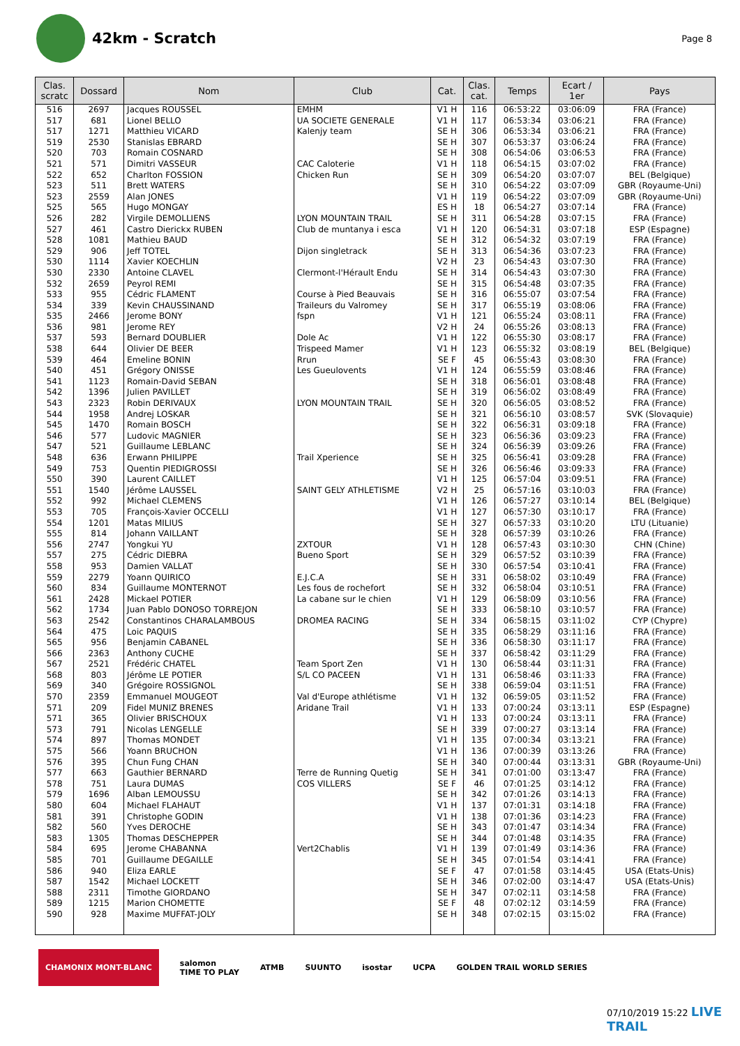42km - Scratch
Page 8
| Clas. scratc | Dossard | Nom | Club | Cat. | Clas. cat. | Temps | Ecart / 1er | Pays |
| --- | --- | --- | --- | --- | --- | --- | --- | --- |
| 516 | 2697 | Jacques ROUSSEL | EMHM | V1 H | 116 | 06:53:22 | 03:06:09 | FRA (France) |
| 517 | 681 | Lionel BELLO | UA SOCIETE GENERALE | V1 H | 117 | 06:53:34 | 03:06:21 | FRA (France) |
| 517 | 1271 | Matthieu VICARD | Kalenjy team | SE H | 306 | 06:53:34 | 03:06:21 | FRA (France) |
| 519 | 2530 | Stanislas EBRARD | | SE H | 307 | 06:53:37 | 03:06:24 | FRA (France) |
| 520 | 703 | Romain COSNARD | | SE H | 308 | 06:54:06 | 03:06:53 | FRA (France) |
| 521 | 571 | Dimitri VASSEUR | CAC Caloterie | V1 H | 118 | 06:54:15 | 03:07:02 | FRA (France) |
| 522 | 652 | Charlton FOSSION | Chicken Run | SE H | 309 | 06:54:20 | 03:07:07 | BEL (Belgique) |
| 523 | 511 | Brett WATERS | | SE H | 310 | 06:54:22 | 03:07:09 | GBR (Royaume-Uni) |
| 523 | 2559 | Alan JONES | | V1 H | 119 | 06:54:22 | 03:07:09 | GBR (Royaume-Uni) |
| 525 | 565 | Hugo MONGAY | | ES H | 18 | 06:54:27 | 03:07:14 | FRA (France) |
| 526 | 282 | Virgile DEMOLLIENS | LYON MOUNTAIN TRAIL | SE H | 311 | 06:54:28 | 03:07:15 | FRA (France) |
| 527 | 461 | Castro Dierickx RUBEN | Club de muntanya i esca | V1 H | 120 | 06:54:31 | 03:07:18 | ESP (Espagne) |
| 528 | 1081 | Mathieu BAUD | | SE H | 312 | 06:54:32 | 03:07:19 | FRA (France) |
| 529 | 906 | Jeff TOTEL | Dijon singletrack | SE H | 313 | 06:54:36 | 03:07:23 | FRA (France) |
| 530 | 1114 | Xavier KOECHLIN | | V2 H | 23 | 06:54:43 | 03:07:30 | FRA (France) |
| 530 | 2330 | Antoine CLAVEL | Clermont-l'Hérault Endu | SE H | 314 | 06:54:43 | 03:07:30 | FRA (France) |
| 532 | 2659 | Peyrol REMI | | SE H | 315 | 06:54:48 | 03:07:35 | FRA (France) |
| 533 | 955 | Cédric FLAMENT | Course à Pied Beauvais | SE H | 316 | 06:55:07 | 03:07:54 | FRA (France) |
| 534 | 339 | Kevin CHAUSSINAND | Traileurs du Valromey | SE H | 317 | 06:55:19 | 03:08:06 | FRA (France) |
| 535 | 2466 | Jerome BONY | fspn | V1 H | 121 | 06:55:24 | 03:08:11 | FRA (France) |
| 536 | 981 | Jerome REY | | V2 H | 24 | 06:55:26 | 03:08:13 | FRA (France) |
| 537 | 593 | Bernard DOUBLIER | Dole Ac | V1 H | 122 | 06:55:30 | 03:08:17 | FRA (France) |
| 538 | 644 | Olivier DE BEER | Trispeed Mamer | V1 H | 123 | 06:55:32 | 03:08:19 | BEL (Belgique) |
| 539 | 464 | Emeline BONIN | Rrun | SE F | 45 | 06:55:43 | 03:08:30 | FRA (France) |
| 540 | 451 | Grégory ONISSE | Les Gueulovents | V1 H | 124 | 06:55:59 | 03:08:46 | FRA (France) |
| 541 | 1123 | Romain-David SEBAN | | SE H | 318 | 06:56:01 | 03:08:48 | FRA (France) |
| 542 | 1396 | Julien PAVILLET | | SE H | 319 | 06:56:02 | 03:08:49 | FRA (France) |
| 543 | 2323 | Robin DERIVAUX | LYON MOUNTAIN TRAIL | SE H | 320 | 06:56:05 | 03:08:52 | FRA (France) |
| 544 | 1958 | Andrej LOSKAR | | SE H | 321 | 06:56:10 | 03:08:57 | SVK (Slovaquie) |
| 545 | 1470 | Romain BOSCH | | SE H | 322 | 06:56:31 | 03:09:18 | FRA (France) |
| 546 | 577 | Ludovic MAGNIER | | SE H | 323 | 06:56:36 | 03:09:23 | FRA (France) |
| 547 | 521 | Guillaume LEBLANC | | SE H | 324 | 06:56:39 | 03:09:26 | FRA (France) |
| 548 | 636 | Erwann PHILIPPE | Trail Xperience | SE H | 325 | 06:56:41 | 03:09:28 | FRA (France) |
| 549 | 753 | Quentin PIEDIGROSSI | | SE H | 326 | 06:56:46 | 03:09:33 | FRA (France) |
| 550 | 390 | Laurent CAILLET | | V1 H | 125 | 06:57:04 | 03:09:51 | FRA (France) |
| 551 | 1540 | Jérôme LAUSSEL | SAINT GELY ATHLETISME | V2 H | 25 | 06:57:16 | 03:10:03 | FRA (France) |
| 552 | 992 | Michael CLEMENS | | V1 H | 126 | 06:57:27 | 03:10:14 | BEL (Belgique) |
| 553 | 705 | François-Xavier OCCELLI | | V1 H | 127 | 06:57:30 | 03:10:17 | FRA (France) |
| 554 | 1201 | Matas MILIUS | | SE H | 327 | 06:57:33 | 03:10:20 | LTU (Lituanie) |
| 555 | 814 | Johann VAILLANT | | SE H | 328 | 06:57:39 | 03:10:26 | FRA (France) |
| 556 | 2747 | Yongkui YU | ZXTOUR | V1 H | 128 | 06:57:43 | 03:10:30 | CHN (Chine) |
| 557 | 275 | Cédric DIEBRA | Bueno Sport | SE H | 329 | 06:57:52 | 03:10:39 | FRA (France) |
| 558 | 953 | Damien VALLAT | | SE H | 330 | 06:57:54 | 03:10:41 | FRA (France) |
| 559 | 2279 | Yoann QUIRICO | E.J.C.A | SE H | 331 | 06:58:02 | 03:10:49 | FRA (France) |
| 560 | 834 | Guillaume MONTERNOT | Les fous de rochefort | SE H | 332 | 06:58:04 | 03:10:51 | FRA (France) |
| 561 | 2428 | Mickael POTIER | La cabane sur le chien | V1 H | 129 | 06:58:09 | 03:10:56 | FRA (France) |
| 562 | 1734 | Juan Pablo DONOSO TORREJON | | SE H | 333 | 06:58:10 | 03:10:57 | FRA (France) |
| 563 | 2542 | Constantinos CHARALAMBOUS | DROMEA RACING | SE H | 334 | 06:58:15 | 03:11:02 | CYP (Chypre) |
| 564 | 475 | Loic PAQUIS | | SE H | 335 | 06:58:29 | 03:11:16 | FRA (France) |
| 565 | 956 | Benjamin CABANEL | | SE H | 336 | 06:58:30 | 03:11:17 | FRA (France) |
| 566 | 2363 | Anthony CUCHE | | SE H | 337 | 06:58:42 | 03:11:29 | FRA (France) |
| 567 | 2521 | Frédéric CHATEL | Team Sport Zen | V1 H | 130 | 06:58:44 | 03:11:31 | FRA (France) |
| 568 | 803 | Jérôme LE POTIER | S/L CO PACEEN | V1 H | 131 | 06:58:46 | 03:11:33 | FRA (France) |
| 569 | 340 | Grégoire ROSSIGNOL | | SE H | 338 | 06:59:04 | 03:11:51 | FRA (France) |
| 570 | 2359 | Emmanuel MOUGEOT | Val d'Europe athlétisme | V1 H | 132 | 06:59:05 | 03:11:52 | FRA (France) |
| 571 | 209 | Fidel MUNIZ BRENES | Aridane Trail | V1 H | 133 | 07:00:24 | 03:13:11 | ESP (Espagne) |
| 571 | 365 | Olivier BRISCHOUX | | V1 H | 133 | 07:00:24 | 03:13:11 | FRA (France) |
| 573 | 791 | Nicolas LENGELLE | | SE H | 339 | 07:00:27 | 03:13:14 | FRA (France) |
| 574 | 897 | Thomas MONDET | | V1 H | 135 | 07:00:34 | 03:13:21 | FRA (France) |
| 575 | 566 | Yoann BRUCHON | | V1 H | 136 | 07:00:39 | 03:13:26 | FRA (France) |
| 576 | 395 | Chun Fung CHAN | | SE H | 340 | 07:00:44 | 03:13:31 | GBR (Royaume-Uni) |
| 577 | 663 | Gauthier BERNARD | Terre de Running Quetig | SE H | 341 | 07:01:00 | 03:13:47 | FRA (France) |
| 578 | 751 | Laura DUMAS | COS VILLERS | SE F | 46 | 07:01:25 | 03:14:12 | FRA (France) |
| 579 | 1696 | Alban LEMOUSSU | | SE H | 342 | 07:01:26 | 03:14:13 | FRA (France) |
| 580 | 604 | Michael FLAHAUT | | V1 H | 137 | 07:01:31 | 03:14:18 | FRA (France) |
| 581 | 391 | Christophe GODIN | | V1 H | 138 | 07:01:36 | 03:14:23 | FRA (France) |
| 582 | 560 | Yves DEROCHE | | SE H | 343 | 07:01:47 | 03:14:34 | FRA (France) |
| 583 | 1305 | Thomas DESCHEPPER | | SE H | 344 | 07:01:48 | 03:14:35 | FRA (France) |
| 584 | 695 | Jerome CHABANNA | Vert2Chablis | V1 H | 139 | 07:01:49 | 03:14:36 | FRA (France) |
| 585 | 701 | Guillaume DEGAILLE | | SE H | 345 | 07:01:54 | 03:14:41 | FRA (France) |
| 586 | 940 | Eliza EARLE | | SE F | 47 | 07:01:58 | 03:14:45 | USA (Etats-Unis) |
| 587 | 1542 | Michael LOCKETT | | SE H | 346 | 07:02:00 | 03:14:47 | USA (Etats-Unis) |
| 588 | 2311 | Timothe GIORDANO | | SE H | 347 | 07:02:11 | 03:14:58 | FRA (France) |
| 589 | 1215 | Marion CHOMETTE | | SE F | 48 | 07:02:12 | 03:14:59 | FRA (France) |
| 590 | 928 | Maxime MUFFAT-JOLY | | SE H | 348 | 07:02:15 | 03:15:02 | FRA (France) |
CHAMONIX MONT-BLANC salomon
TIME TO PLAY ATMB SUUNTO isostar UCPA GOLDEN TRAIL WORLD SERIES
07/10/2019 15:22 LIVE TRAIL